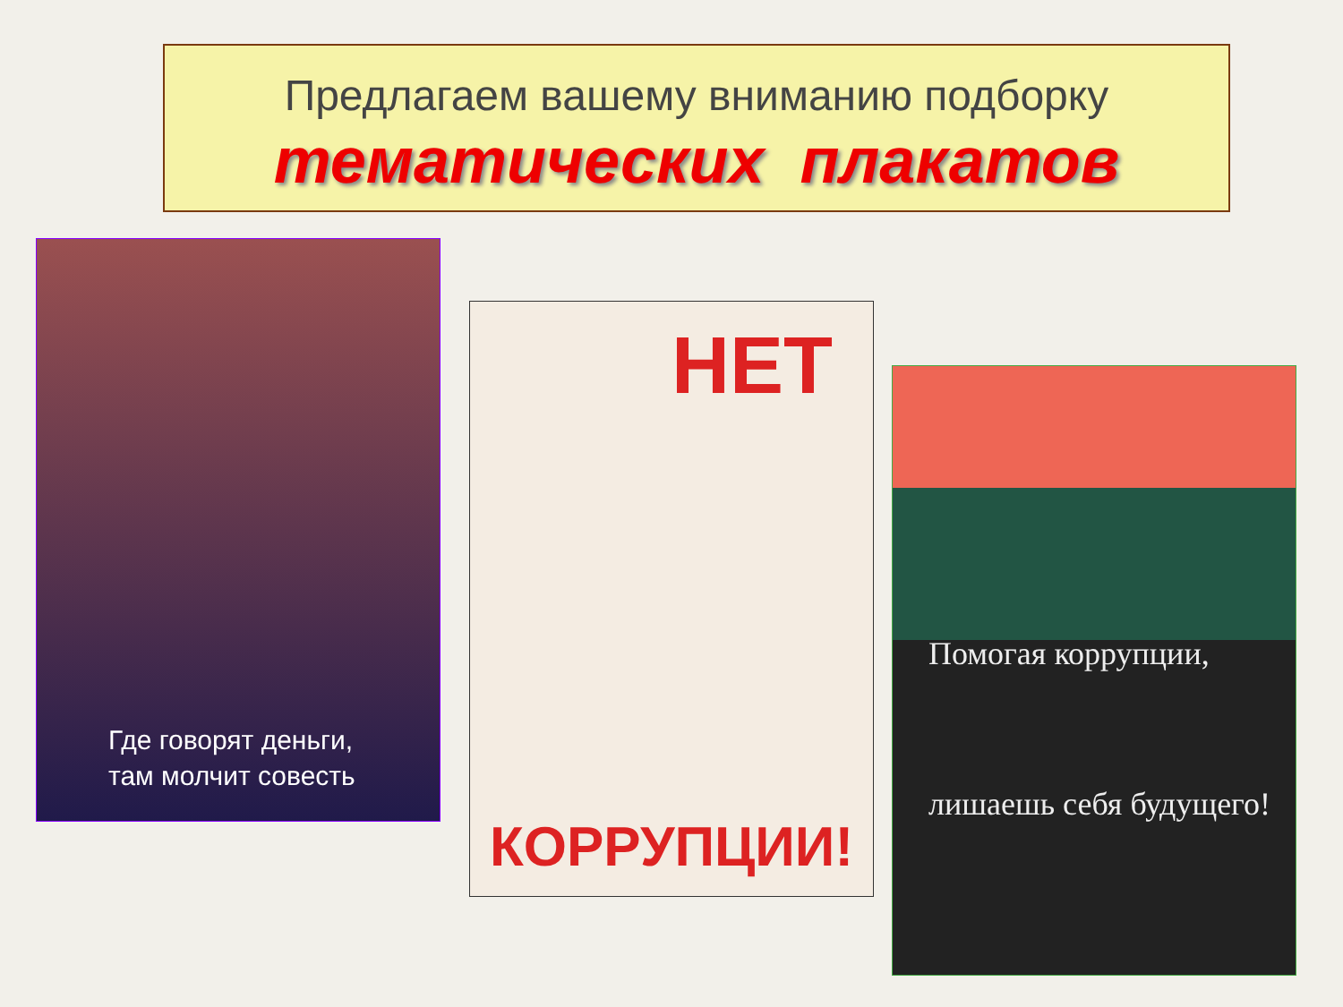Предлагаем вашему вниманию подборку
тематических плакатов
Где говорят деньги,
там молчит совесть
НЕТ
КОРРУПЦИИ!
Помогая коррупции,
лишаешь себя будущего!